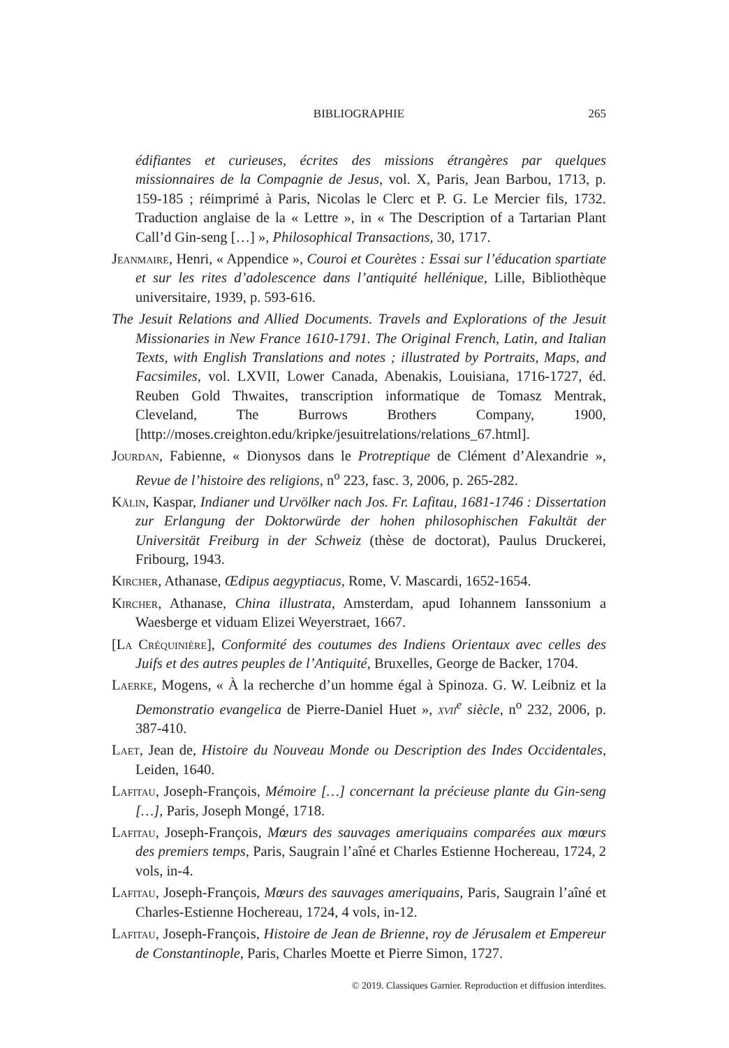BIBLIOGRAPHIE
265
édifiantes et curieuses, écrites des missions étrangères par quelques missionnaires de la Compagnie de Jesus, vol. X, Paris, Jean Barbou, 1713, p. 159-185 ; réimprimé à Paris, Nicolas le Clerc et P. G. Le Mercier fils, 1732. Traduction anglaise de la « Lettre », in « The Description of a Tartarian Plant Call’d Gin-seng […] », Philosophical Transactions, 30, 1717.
Jeanmaire, Henri, « Appendice », Couroi et Courètes : Essai sur l’éducation spartiate et sur les rites d’adolescence dans l’antiquité hellénique, Lille, Bibliothèque universitaire, 1939, p. 593-616.
The Jesuit Relations and Allied Documents. Travels and Explorations of the Jesuit Missionaries in New France 1610-1791. The Original French, Latin, and Italian Texts, with English Translations and notes ; illustrated by Portraits, Maps, and Facsimiles, vol. LXVII, Lower Canada, Abenakis, Louisiana, 1716-1727, éd. Reuben Gold Thwaites, transcription informatique de Tomasz Mentrak, Cleveland, The Burrows Brothers Company, 1900, [http://moses.creighton.edu/kripke/jesuitrelations/relations_67.html].
Jourdan, Fabienne, « Dionysos dans le Protreptique de Clément d’Alexandrie », Revue de l’histoire des religions, n<sup>o</sup> 223, fasc. 3, 2006, p. 265-282.
Kälin, Kaspar, Indianer und Urvölker nach Jos. Fr. Lafitau, 1681-1746 : Dissertation zur Erlangung der Doktorwürde der hohen philosophischen Fakultät der Universität Freiburg in der Schweiz (thèse de doctorat), Paulus Druckerei, Fribourg, 1943.
Kircher, Athanase, Œdipus aegyptiacus, Rome, V. Mascardi, 1652-1654.
Kircher, Athanase, China illustrata, Amsterdam, apud Iohannem Ianssonium a Waesberge et viduam Elizei Weyerstraet, 1667.
[La Créquinière], Conformité des coutumes des Indiens Orientaux avec celles des Juifs et des autres peuples de l’Antiquité, Bruxelles, George de Backer, 1704.
Laerke, Mogens, « À la recherche d’un homme égal à Spinoza. G. W. Leibniz et la Demonstratio evangelica de Pierre-Daniel Huet », xvii<sup>e</sup> siècle, n<sup>o</sup> 232, 2006, p. 387-410.
Laet, Jean de, Histoire du Nouveau Monde ou Description des Indes Occidentales, Leiden, 1640.
Lafitau, Joseph-François, Mémoire […] concernant la précieuse plante du Gin-seng […], Paris, Joseph Mongé, 1718.
Lafitau, Joseph-François, Mœurs des sauvages ameriquains comparées aux mœurs des premiers temps, Paris, Saugrain l’aîné et Charles Estienne Hochereau, 1724, 2 vols, in-4.
Lafitau, Joseph-François, Mœurs des sauvages ameriquains, Paris, Saugrain l’aîné et Charles-Estienne Hochereau, 1724, 4 vols, in-12.
Lafitau, Joseph-François, Histoire de Jean de Brienne, roy de Jérusalem et Empereur de Constantinople, Paris, Charles Moette et Pierre Simon, 1727.
© 2019. Classiques Garnier. Reproduction et diffusion interdites.